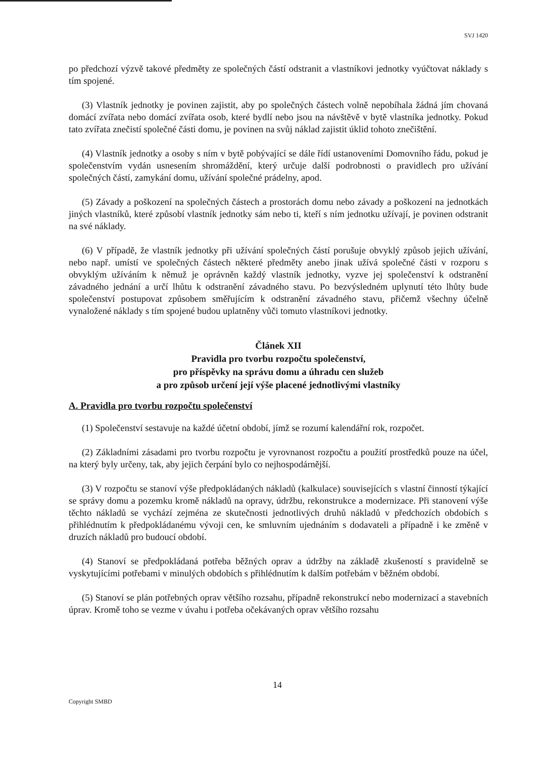SVJ 1420
po předchozí výzvě takové předměty ze společných částí odstranit a vlastníkovi jednotky vyúčtovat náklady s tím spojené.
(3) Vlastník jednotky je povinen zajistit, aby po společných částech volně nepobíhala žádná jím chovaná domácí zvířata nebo domácí zvířata osob, které bydlí nebo jsou na návštěvě v bytě vlastníka jednotky. Pokud tato zvířata znečistí společné části domu, je povinen na svůj náklad zajistit úklid tohoto znečištění.
(4) Vlastník jednotky a osoby s ním v bytě pobývající se dále řídí ustanoveními Domovního řádu, pokud je společenstvím vydán usnesením shromáždění, který určuje další podrobnosti o pravidlech pro užívání společných částí, zamykání domu, užívání společné prádelny, apod.
(5) Závady a poškození na společných částech a prostorách domu nebo závady a poškození na jednotkách jiných vlastníků, které způsobí vlastník jednotky sám nebo ti, kteří s ním jednotku užívají, je povinen odstranit na své náklady.
(6) V případě, že vlastník jednotky při užívání společných částí porušuje obvyklý způsob jejich užívání, nebo např. umístí ve společných částech některé předměty anebo jinak užívá společné části v rozporu s obvyklým užíváním k němuž je oprávněn každý vlastník jednotky, vyzve jej společenství k odstranění závadného jednání a určí lhůtu k odstranění závadného stavu. Po bezvýsledném uplynutí této lhůty bude společenství postupovat způsobem směřujícím k odstranění závadného stavu, přičemž všechny účelně vynaložené náklady s tím spojené budou uplatněny vůči tomuto vlastníkovi jednotky.
Článek XII
Pravidla pro tvorbu rozpočtu společenství,
pro příspěvky na správu domu a úhradu cen služeb
a pro způsob určení její výše placené jednotlivými vlastníky
A. Pravidla pro tvorbu rozpočtu společenství
(1) Společenství sestavuje na každé účetní období, jímž se rozumí kalendářní rok, rozpočet.
(2) Základními zásadami pro tvorbu rozpočtu je vyrovnanost rozpočtu a použití prostředků pouze na účel, na který byly určeny, tak, aby jejich čerpání bylo co nejhospodárnější.
(3) V rozpočtu se stanoví výše předpokládaných nákladů (kalkulace) souvisejících s vlastní činností týkající se správy domu a pozemku kromě nákladů na opravy, údržbu, rekonstrukce a modernizace. Při stanovení výše těchto nákladů se vychází zejména ze skutečnosti jednotlivých druhů nákladů v předchozích obdobích s přihlédnutím k předpokládanému vývoji cen, ke smluvním ujednáním s dodavateli a případně i ke změně v druzích nákladů pro budoucí období.
(4) Stanoví se předpokládaná potřeba běžných oprav a údržby na základě zkušeností s pravidelně se vyskytujícími potřebami v minulých obdobích s přihlédnutím k dalším potřebám v běžném období.
(5) Stanoví se plán potřebných oprav většího rozsahu, případně rekonstrukcí nebo modernizací a stavebních úprav. Kromě toho se vezme v úvahu i potřeba očekávaných oprav většího rozsahu
14
Copyright SMBD